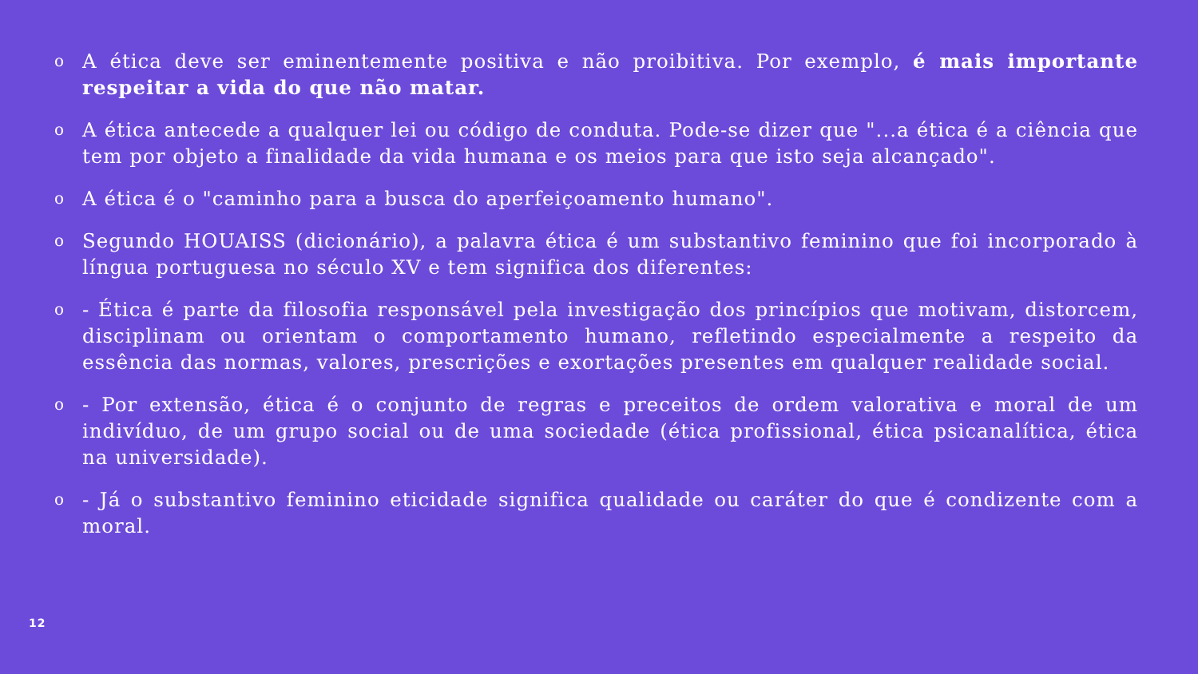o A ética deve ser eminentemente positiva e não proibitiva. Por exemplo, é mais importante respeitar a vida do que não matar.
o A ética antecede a qualquer lei ou código de conduta. Pode-se dizer que "...a ética é a ciência que tem por objeto a finalidade da vida humana e os meios para que isto seja alcançado".
o A ética é o "caminho para a busca do aperfeiçoamento humano".
o Segundo HOUAISS (dicionário), a palavra ética é um substantivo feminino que foi incorporado à língua portuguesa no século XV e tem significa dos diferentes:
o - Ética é parte da filosofia responsável pela investigação dos princípios que motivam, distorcem, disciplinam ou orientam o comportamento humano, refletindo especialmente a respeito da essência das normas, valores, prescrições e exortações presentes em qualquer realidade social.
o - Por extensão, ética é o conjunto de regras e preceitos de ordem valorativa e moral de um indivíduo, de um grupo social ou de uma sociedade (ética profissional, ética psicanalítica, ética na universidade).
o - Já o substantivo feminino eticidade significa qualidade ou caráter do que é condizente com a moral.
12